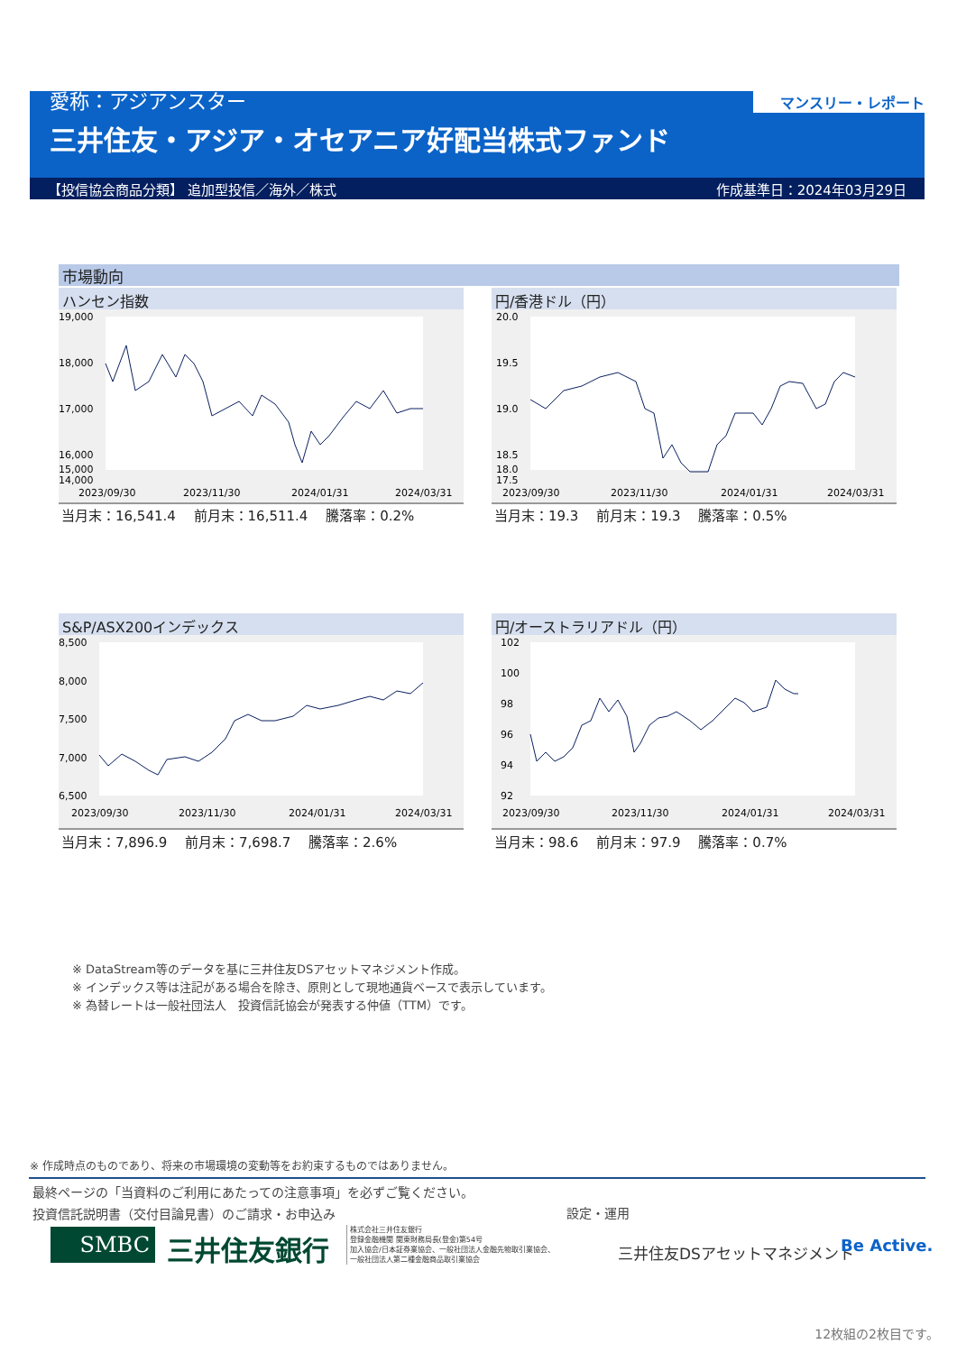愛称：アジアンスター
三井住友・アジア・オセアニア好配当株式ファンド
マンスリー・レポート
【投信協会商品分類】 追加型投信／海外／株式 作成基準日：2024年03月29日
市場動向
ハンセン指数
19,000
18,000
17,000
16,000
15,000
14,000
2023/09/30
2023/11/30
2024/01/31
2024/03/31
当月末：16,541.4　 前月末：16,511.4　 騰落率：0.2%
円/香港ドル（円）
20.0
19.5
19.0
18.5
18.0
17.5
2023/09/30
2023/11/30
2024/01/31
2024/03/31
当月末：19.3　 前月末：19.3　 騰落率：0.5%
S&P/ASX200インデックス
8,500
8,000
7,500
7,000
6,500
2023/09/30
2023/11/30
2024/01/31
2024/03/31
当月末：7,896.9　 前月末：7,698.7　 騰落率：2.6%
円/オーストラリアドル（円）
102
100
98
96
94
92
2023/09/30
2023/11/30
2024/01/31
2024/03/31
当月末：98.6　 前月末：97.9　 騰落率：0.7%
※ DataStream等のデータを基に三井住友DSアセットマネジメント作成。
※ インデックス等は注記がある場合を除き、原則として現地通貨ベースで表示しています。
※ 為替レートは一般社団法人　投資信託協会が発表する仲値（TTM）です。
※ 作成時点のものであり、将来の市場環境の変動等をお約束するものではありません。
最終ページの「当資料のご利用にあたっての注意事項」を必ずご覧ください。
投資信託説明書（交付目論見書）のご請求・お申込み
設定・運用
SMBC 三井住友銀行
株式会社三井住友銀行
登録金融機関 関東財務局長(登金)第54号
加入協会/日本証券業協会、一般社団法人金融先物取引業協会、
一般社団法人第二種金融商品取引業協会
三井住友DSアセットマネジメント Be Active.
12枚組の2枚目です。